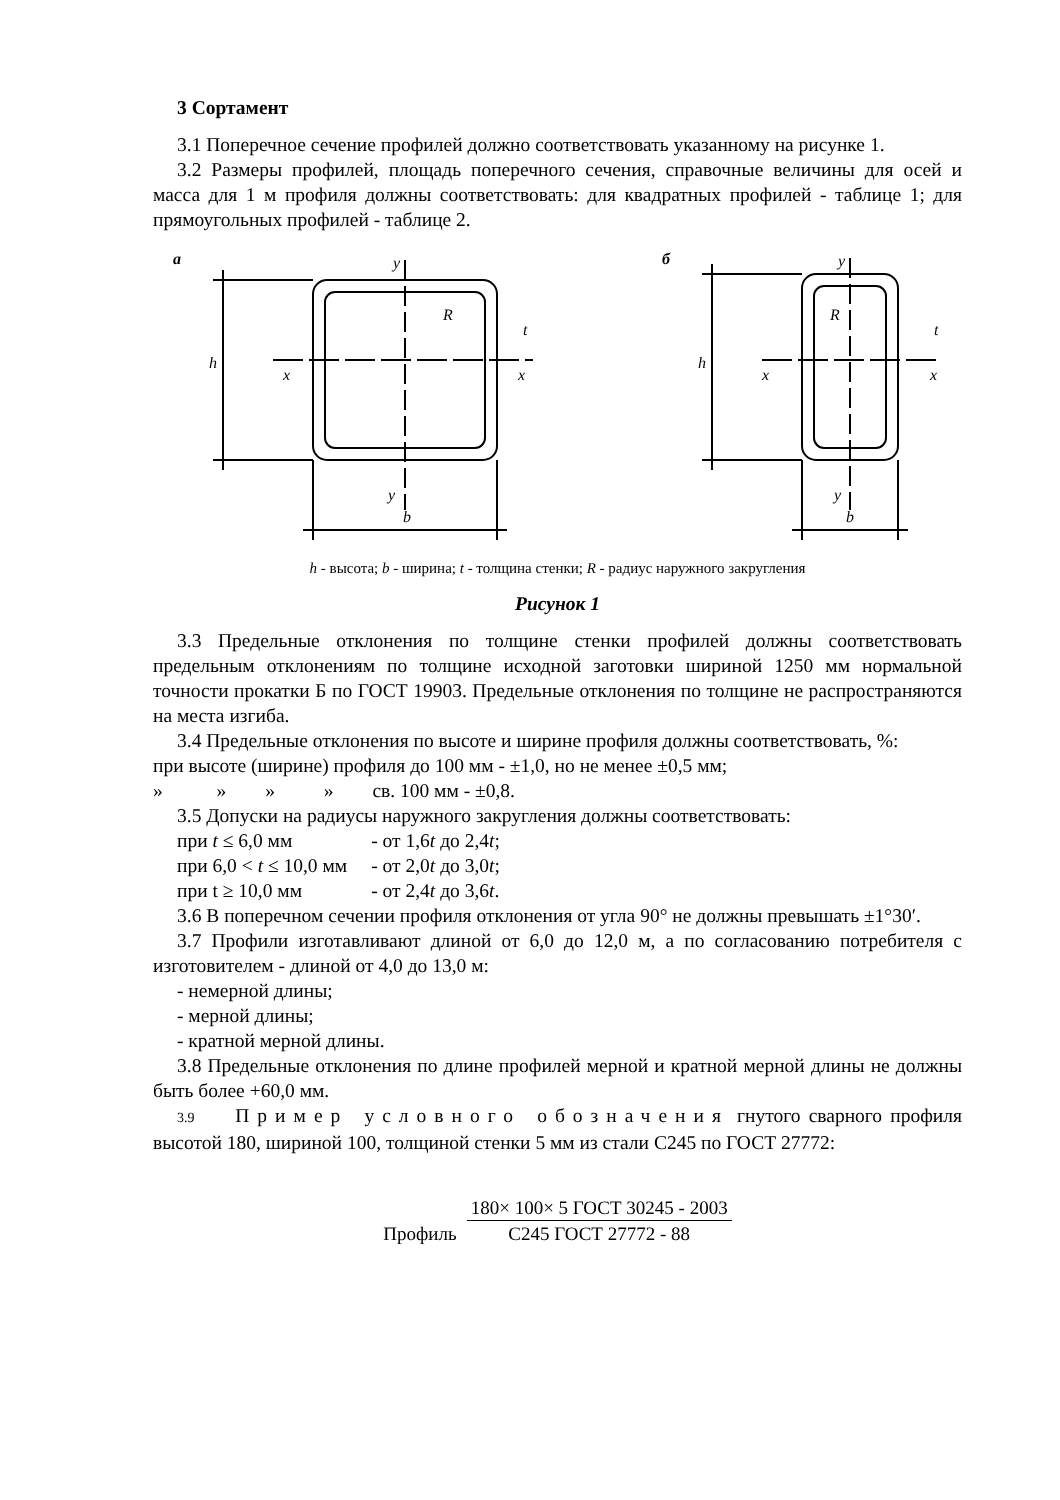3 Сортамент
3.1 Поперечное сечение профилей должно соответствовать указанному на рисунке 1.
3.2 Размеры профилей, площадь поперечного сечения, справочные величины для осей и масса для 1 м профиля должны соответствовать: для квадратных профилей - таблице 1; для прямоугольных профилей - таблице 2.
a
h
x
x
y
y
b
R
t
б
h
x
x
y
y
b
R
t
h - высота; b - ширина; t - толщина стенки; R - радиус наружного закругления
Рисунок 1
3.3 Предельные отклонения по толщине стенки профилей должны соответствовать предельным отклонениям по толщине исходной заготовки шириной 1250 мм нормальной точности прокатки Б по ГОСТ 19903. Предельные отклонения по толщине не распространяются на места изгиба.
3.4 Предельные отклонения по высоте и ширине профиля должны соответствовать, %:
при высоте (ширине) профиля до 100 мм - ±1,0, но не менее ±0,5 мм;
» » » » св. 100 мм - ±0,8.
3.5 Допуски на радиусы наружного закругления должны соответствовать:
| при t ≤ 6,0 мм | - от 1,6 t до 2,4 t ; |
| при 6,0 < t ≤ 10,0 мм | - от 2,0 t до 3,0 t ; |
| при t ≥ 10,0 мм | - от 2,4 t до 3,6 t . |
3.6 В поперечном сечении профиля отклонения от угла 90° не должны превышать ±1°30′.
3.7 Профили изготавливают длиной от 6,0 до 12,0 м, а по согласованию потребителя с изготовителем - длиной от 4,0 до 13,0 м:
- немерной длины;
- мерной длины;
- кратной мерной длины.
3.8 Предельные отклонения по длине профилей мерной и кратной мерной длины не должны быть более +60,0 мм.
3.9 Пример условного обозначения гнутого сварного профиля высотой 180, шириной 100, толщиной стенки 5 мм из стали С245 по ГОСТ 27772:
Профиль
180× 100× 5 ГОСТ 30245 - 2003
С245 ГОСТ 27772 - 88